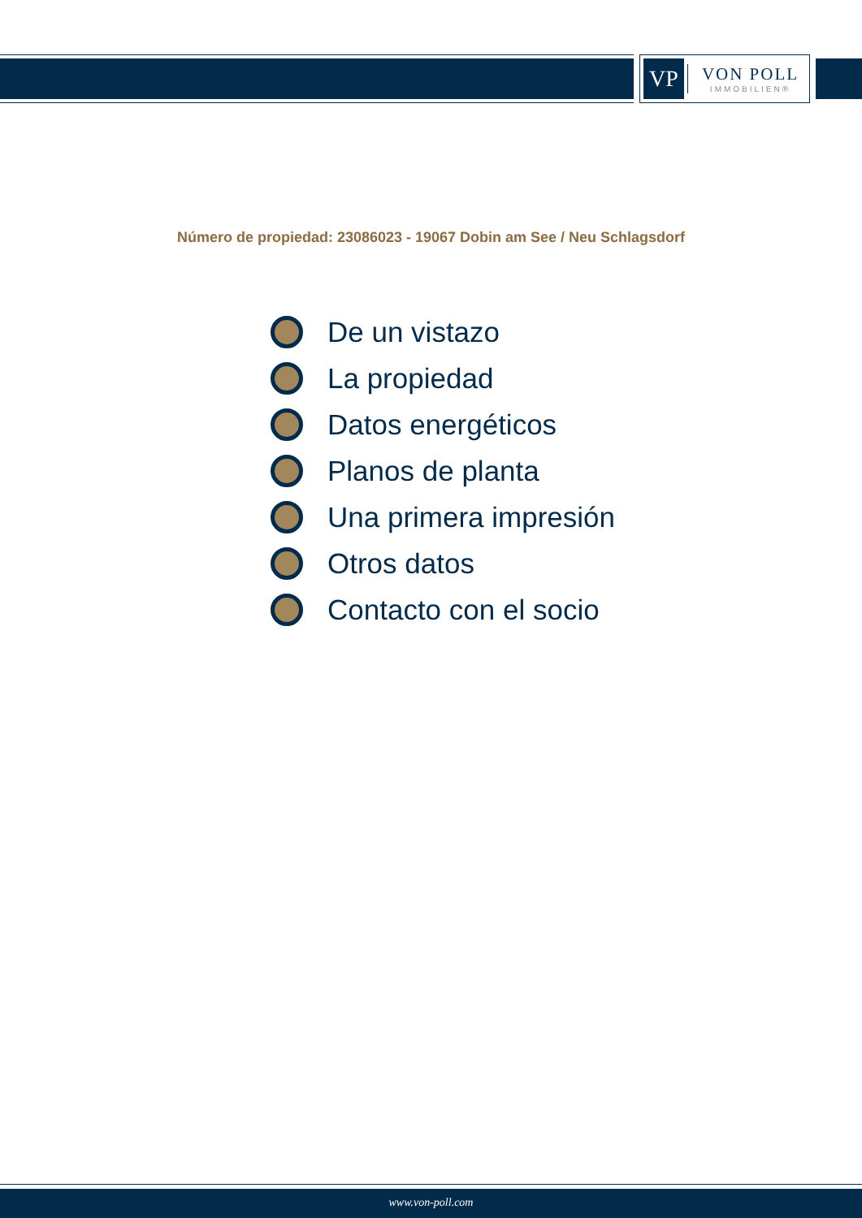VP
VON POLL
IMMOBILIEN®
Número de propiedad: 23086023 - 19067 Dobin am See / Neu Schlagsdorf
De un vistazo
La propiedad
Datos energéticos
Planos de planta
Una primera impresión
Otros datos
Contacto con el socio
www.von-poll.com